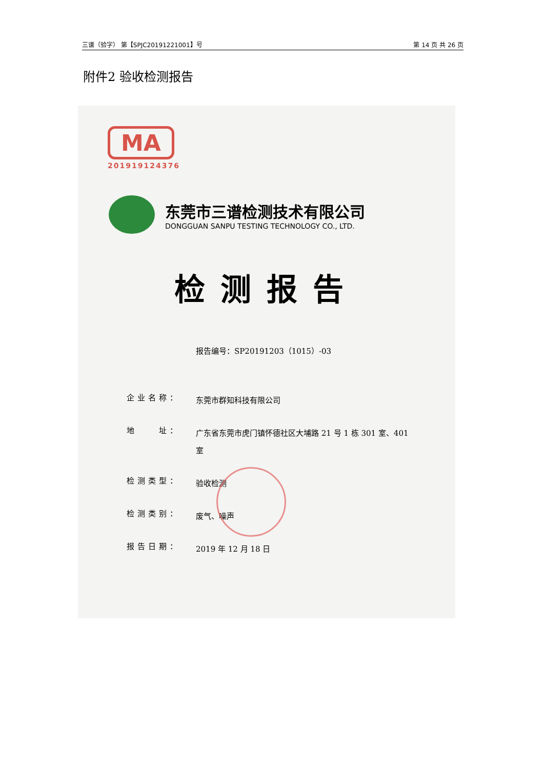三谱（验字） 第【SPJC20191221001】号 第 14 页 共 26 页
附件2 验收检测报告
MA
201919124376
东莞市三谱检测技术有限公司
DONGGUAN SANPU TESTING TECHNOLOGY CO., LTD.
检测报告
报告编号：SP20191203（1015）-03
企业名称：
东莞市群知科技有限公司
地　　址：
广东省东莞市虎门镇怀德社区大埔路 21 号 1 栋 301 室、401 室
检测类型：
验收检测
检测类别：
废气、噪声
报告日期：
2019 年 12 月 18 日